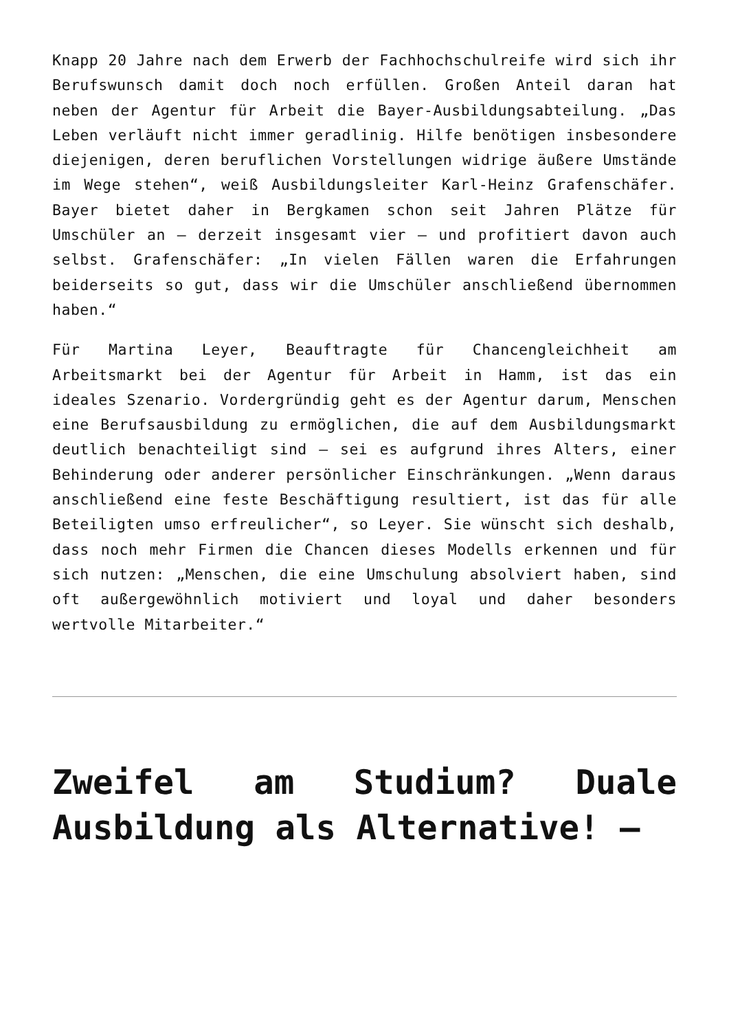Knapp 20 Jahre nach dem Erwerb der Fachhochschulreife wird sich ihr Berufswunsch damit doch noch erfüllen. Großen Anteil daran hat neben der Agentur für Arbeit die Bayer-Ausbildungsabteilung. „Das Leben verläuft nicht immer geradlinig. Hilfe benötigen insbesondere diejenigen, deren beruflichen Vorstellungen widrige äußere Umstände im Wege stehen“, weiß Ausbildungsleiter Karl-Heinz Grafenschäfer. Bayer bietet daher in Bergkamen schon seit Jahren Plätze für Umschüler an – derzeit insgesamt vier – und profitiert davon auch selbst. Grafenschäfer: „In vielen Fällen waren die Erfahrungen beiderseits so gut, dass wir die Umschüler anschließend übernommen haben.“
Für Martina Leyer, Beauftragte für Chancengleichheit am Arbeitsmarkt bei der Agentur für Arbeit in Hamm, ist das ein ideales Szenario. Vordergründig geht es der Agentur darum, Menschen eine Berufsausbildung zu ermöglichen, die auf dem Ausbildungsmarkt deutlich benachteiligt sind – sei es aufgrund ihres Alters, einer Behinderung oder anderer persönlicher Einschränkungen. „Wenn daraus anschließend eine feste Beschäftigung resultiert, ist das für alle Beteiligten umso erfreulicher“, so Leyer. Sie wünscht sich deshalb, dass noch mehr Firmen die Chancen dieses Modells erkennen und für sich nutzen: „Menschen, die eine Umschulung absolviert haben, sind oft außergewöhnlich motiviert und loyal und daher besonders wertvolle Mitarbeiter.“
Zweifel am Studium? Duale Ausbildung als Alternative! –